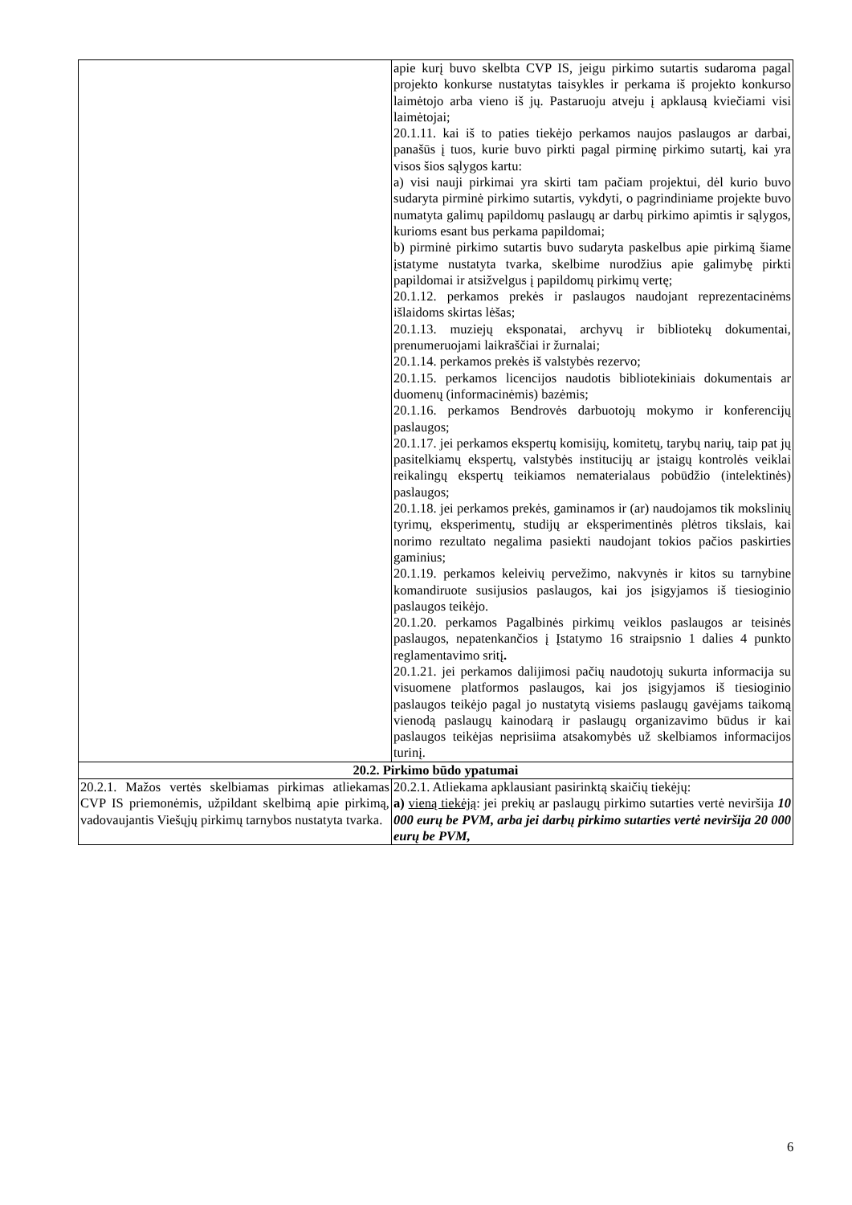| | apie kurį buvo skelbta CVP IS, jeigu pirkimo sutartis sudaroma pagal projekto konkurse nustatytas taisykles ir perkama iš projekto konkurso laimėtojo arba vieno iš jų. Pastaruoju atveju į apklausą kviečiami visi laimėtojai; 20.1.11. kai iš to paties tiekėjo perkamos naujos paslaugos ar darbai, panašūs į tuos, kurie buvo pirkti pagal pirminę pirkimo sutartį, kai yra visos šios sąlygos kartu: a) visi nauji pirkimai yra skirti tam pačiam projektui, dėl kurio buvo sudaryta pirminė pirkimo sutartis, vykdyti, o pagrindiniame projekte buvo numatyta galimų papildomų paslaugų ar darbų pirkimo apimtis ir sąlygos, kurioms esant bus perkama papildomai; b) pirminė pirkimo sutartis buvo sudaryta paskelbus apie pirkimą šiame įstatyme nustatyta tvarka, skelbime nurodžius apie galimybę pirkti papildomai ir atsižvelgus į papildomų pirkimų vertę; 20.1.12. perkamos prekės ir paslaugos naudojant reprezentacinėms išlaidoms skirtas lėšas; 20.1.13. muziejų eksponatai, archyvų ir bibliotekų dokumentai, prenumeruojami laikraščiai ir žurnalai; 20.1.14. perkamos prekės iš valstybės rezervo; 20.1.15. perkamos licencijos naudotis bibliotekiniais dokumentais ar duomenų (informacinėmis) bazėmis; 20.1.16. perkamos Bendrovės darbuotojų mokymo ir konferencijų paslaugos; 20.1.17. jei perkamos ekspertų komisijų, komitetų, tarybų narių, taip pat jų pasitelkiamų ekspertų, valstybės institucijų ar įstaigų kontrolės veiklai reikalingų ekspertų teikiamos nematerialaus pobūdžio (intelektinės) paslaugos; 20.1.18. jei perkamos prekės, gaminamos ir (ar) naudojamos tik mokslinių tyrimų, eksperimentų, studijų ar eksperimentinės plėtros tikslais, kai norimo rezultato negalima pasiekti naudojant tokios pačios paskirties gaminius; 20.1.19. perkamos keleivių pervežimo, nakvynės ir kitos su tarnybine komandiruote susijusios paslaugos, kai jos įsigyjamos iš tiesioginio paslaugos teikėjo. 20.1.20. perkamos Pagalbinės pirkimų veiklos paslaugos ar teisinės paslaugos, nepatenkančios į Įstatymo 16 straipsnio 1 dalies 4 punkto reglamentavimo sritį . 20.1.21. jei perkamos dalijimosi pačių naudotojų sukurta informacija su visuomene platformos paslaugos, kai jos įsigyjamos iš tiesioginio paslaugos teikėjo pagal jo nustatytą visiems paslaugų gavėjams taikomą vienodą paslaugų kainodarą ir paslaugų organizavimo būdus ir kai paslaugos teikėjas neprisiima atsakomybės už skelbiamos informacijos turinį. |
| 20.2. Pirkimo būdo ypatumai | |
| 20.2.1. Mažos vertės skelbiamas pirkimas atliekamas CVP IS priemonėmis, užpildant skelbimą apie pirkimą, vadovaujantis Viešųjų pirkimų tarnybos nustatyta tvarka. | 20.2.1. Atliekama apklausiant pasirinktą skaičių tiekėjų: a) vieną tiekėją : jei prekių ar paslaugų pirkimo sutarties vertė neviršija 10 000 eurų be PVM, arba jei darbų pirkimo sutarties vertė neviršija 20 000 eurų be PVM, |
6